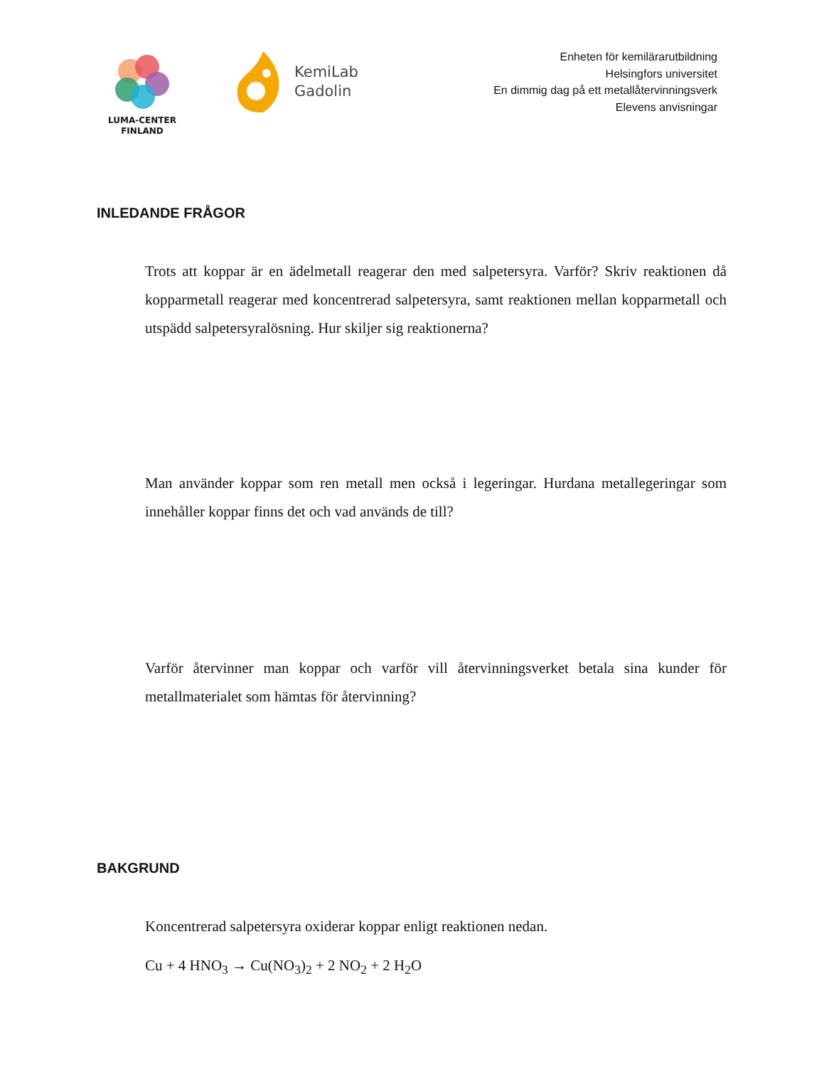LUMA-CENTER
FINLAND
KemiLab
Gadolin
Enheten för kemilärarutbildning
Helsingfors universitet
En dimmig dag på ett metallåtervinningsverk
Elevens anvisningar
INLEDANDE FRÅGOR
Trots att koppar är en ädelmetall reagerar den med salpetersyra. Varför? Skriv reaktionen då kopparmetall reagerar med koncentrerad salpetersyra, samt reaktionen mellan kopparmetall och utspädd salpetersyralösning. Hur skiljer sig reaktionerna?
Man använder koppar som ren metall men också i legeringar. Hurdana metallegeringar som innehåller koppar finns det och vad används de till?
Varför återvinner man koppar och varför vill återvinningsverket betala sina kunder för metallmaterialet som hämtas för återvinning?
BAKGRUND
Koncentrerad salpetersyra oxiderar koppar enligt reaktionen nedan.
Cu + 4 HNO<sub>3</sub> → Cu(NO<sub>3</sub>)<sub>2</sub> + 2 NO<sub>2</sub> + 2 H<sub>2</sub>O